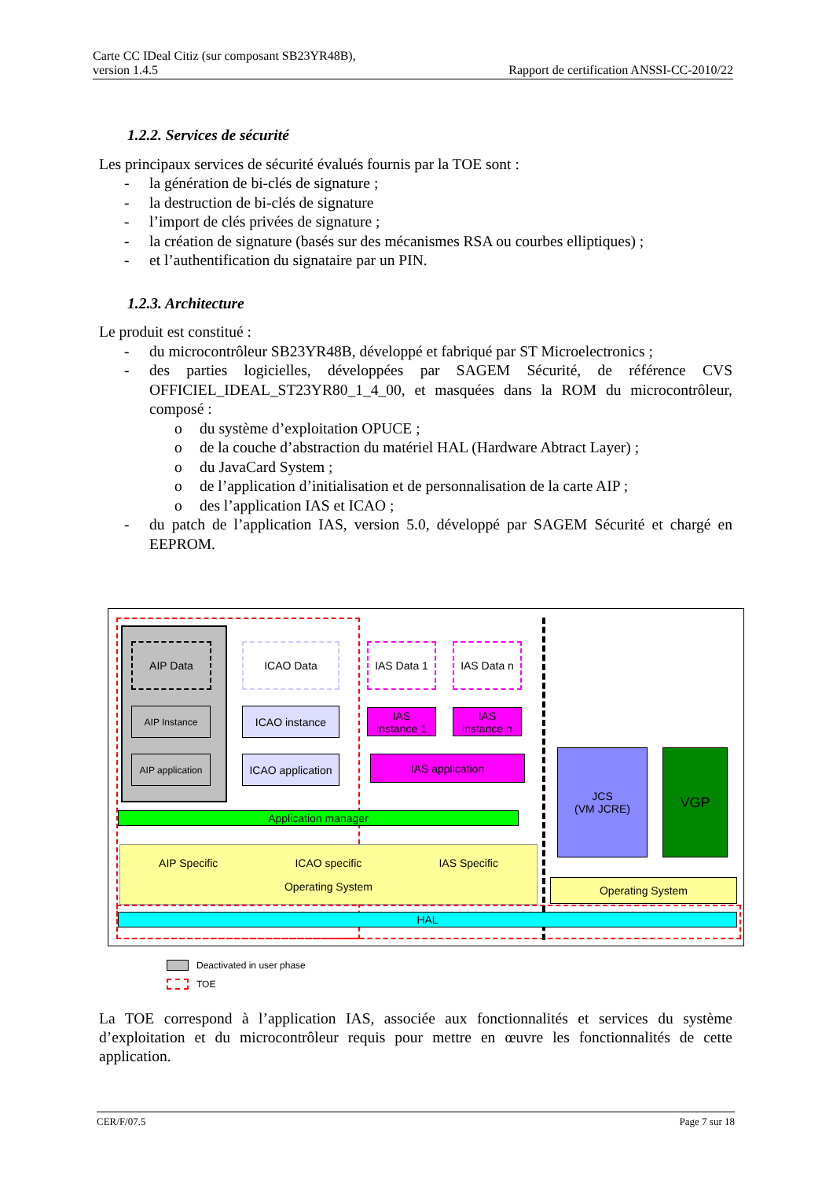Carte CC IDeal Citiz (sur composant SB23YR48B),
version 1.4.5
Rapport de certification ANSSI-CC-2010/22
1.2.2. Services de sécurité
Les principaux services de sécurité évalués fournis par la TOE sont :
- la génération de bi-clés de signature ;
- la destruction de bi-clés de signature
- l’import de clés privées de signature ;
- la création de signature (basés sur des mécanismes RSA ou courbes elliptiques) ;
- et l’authentification du signataire par un PIN.
1.2.3. Architecture
Le produit est constitué :
- du microcontrôleur SB23YR48B, développé et fabriqué par ST Microelectronics ;
- des parties logicielles, développées par SAGEM Sécurité, de référence CVS OFFICIEL_IDEAL_ST23YR80_1_4_00, et masquées dans la ROM du microcontrôleur, composé :
o du système d’exploitation OPUCE ;
o de la couche d’abstraction du matériel HAL (Hardware Abtract Layer) ;
o du JavaCard System ;
o de l’application d’initialisation et de personnalisation de la carte AIP ;
o des l’application IAS et ICAO ;
- du patch de l’application IAS, version 5.0, développé par SAGEM Sécurité et chargé en EEPROM.
AIP Data
AIP Instance
AIP application
ICAO Data
ICAO instance
ICAO application
IAS Data 1 IAS Data n
IAS
instance 1
IAS
instance n
IAS application
Application manager
AIP Specific ICAO specific IAS Specific
Operating System
JCS
(VM JCRE)
VGP
Operating System
HAL
Deactivated in user phase
TOE
La TOE correspond à l’application IAS, associée aux fonctionnalités et services du système d’exploitation et du microcontrôleur requis pour mettre en œuvre les fonctionnalités de cette application.
CER/F/07.5 Page 7 sur 18